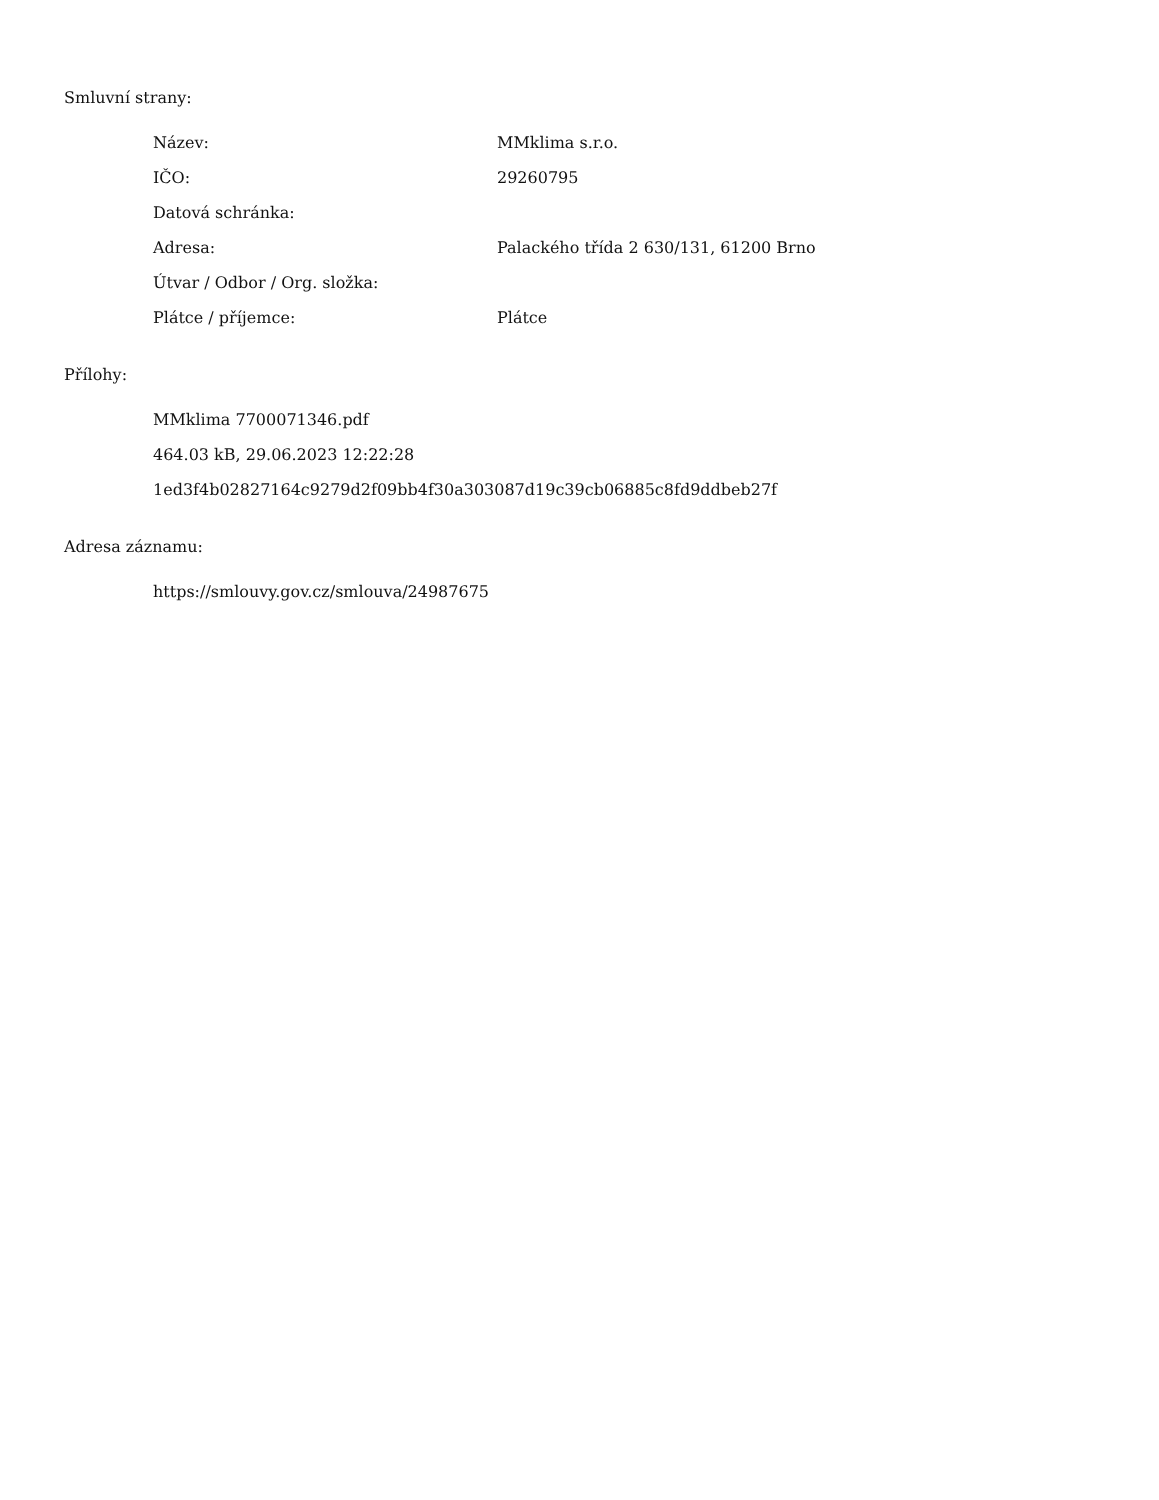Smluvní strany:
| Název: | MMklima s.r.o. |
| IČO: | 29260795 |
| Datová schránka: | |
| Adresa: | Palackého třída 2 630/131, 61200 Brno |
| Útvar / Odbor / Org. složka: | |
| Plátce / příjemce: | Plátce |
Přílohy:
MMklima 7700071346.pdf
464.03 kB, 29.06.2023 12:22:28
1ed3f4b02827164c9279d2f09bb4f30a303087d19c39cb06885c8fd9ddbeb27f
Adresa záznamu:
https://smlouvy.gov.cz/smlouva/24987675